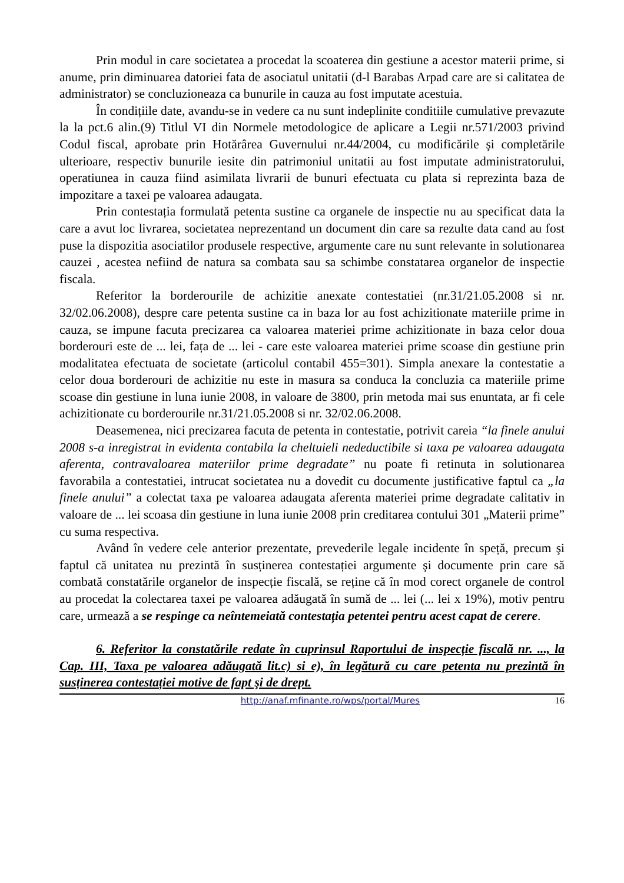Prin modul in care societatea a procedat la scoaterea din gestiune a acestor materii prime, si anume, prin diminuarea datoriei fata de asociatul unitatii (d-l Barabas Arpad care are si calitatea de administrator) se concluzioneaza ca bunurile in cauza au fost imputate acestuia.
În condițiile date, avandu-se in vedere ca nu sunt indeplinite conditiile cumulative prevazute la la pct.6 alin.(9) Titlul VI din Normele metodologice de aplicare a Legii nr.571/2003 privind Codul fiscal, aprobate prin Hotărârea Guvernului nr.44/2004, cu modificările şi completările ulterioare, respectiv bunurile iesite din patrimoniul unitatii au fost imputate administratorului, operatiunea in cauza fiind asimilata livrarii de bunuri efectuata cu plata si reprezinta baza de impozitare a taxei pe valoarea adaugata.
Prin contestația formulată petenta sustine ca organele de inspectie nu au specificat data la care a avut loc livrarea, societatea neprezentand un document din care sa rezulte data cand au fost puse la dispozitia asociatilor produsele respective, argumente care nu sunt relevante in solutionarea cauzei , acestea nefiind de natura sa combata sau sa schimbe constatarea organelor de inspectie fiscala.
Referitor la borderourile de achizitie anexate contestatiei (nr.31/21.05.2008 si nr. 32/02.06.2008), despre care petenta sustine ca in baza lor au fost achizitionate materiile prime in cauza, se impune facuta precizarea ca valoarea materiei prime achizitionate in baza celor doua borderouri este de ... lei, fața de ... lei - care este valoarea materiei prime scoase din gestiune prin modalitatea efectuata de societate (articolul contabil 455=301). Simpla anexare la contestatie a celor doua borderouri de achizitie nu este in masura sa conduca la concluzia ca materiile prime scoase din gestiune in luna iunie 2008, in valoare de 3800, prin metoda mai sus enuntata, ar fi cele achizitionate cu borderourile nr.31/21.05.2008 si nr. 32/02.06.2008.
Deasemenea, nici precizarea facuta de petenta in contestatie, potrivit careia “la finele anului 2008 s-a inregistrat in evidenta contabila la cheltuieli nedeductibile si taxa pe valoarea adaugata aferenta, contravaloarea materiilor prime degradate” nu poate fi retinuta in solutionarea favorabila a contestatiei, intrucat societatea nu a dovedit cu documente justificative faptul ca „la finele anului” a colectat taxa pe valoarea adaugata aferenta materiei prime degradate calitativ in valoare de ... lei scoasa din gestiune in luna iunie 2008 prin creditarea contului 301 „Materii prime” cu suma respectiva.
Având în vedere cele anterior prezentate, prevederile legale incidente în speță, precum şi faptul că unitatea nu prezintă în susținerea contestației argumente şi documente prin care să combată constatările organelor de inspecție fiscală, se reține că în mod corect organele de control au procedat la colectarea taxei pe valoarea adăugată în sumă de ... lei (... lei x 19%), motiv pentru care, urmează a se respinge ca neîntemeiată contestația petentei pentru acest capat de cerere.
6. Referitor la constatările redate în cuprinsul Raportului de inspecție fiscală nr. ..., la Cap. III, Taxa pe valoarea adăugată lit.c) si e), în legătură cu care petenta nu prezintă în susținerea contestației motive de fapt şi de drept.
http://anaf.mfinante.ro/wps/portal/Mures 16